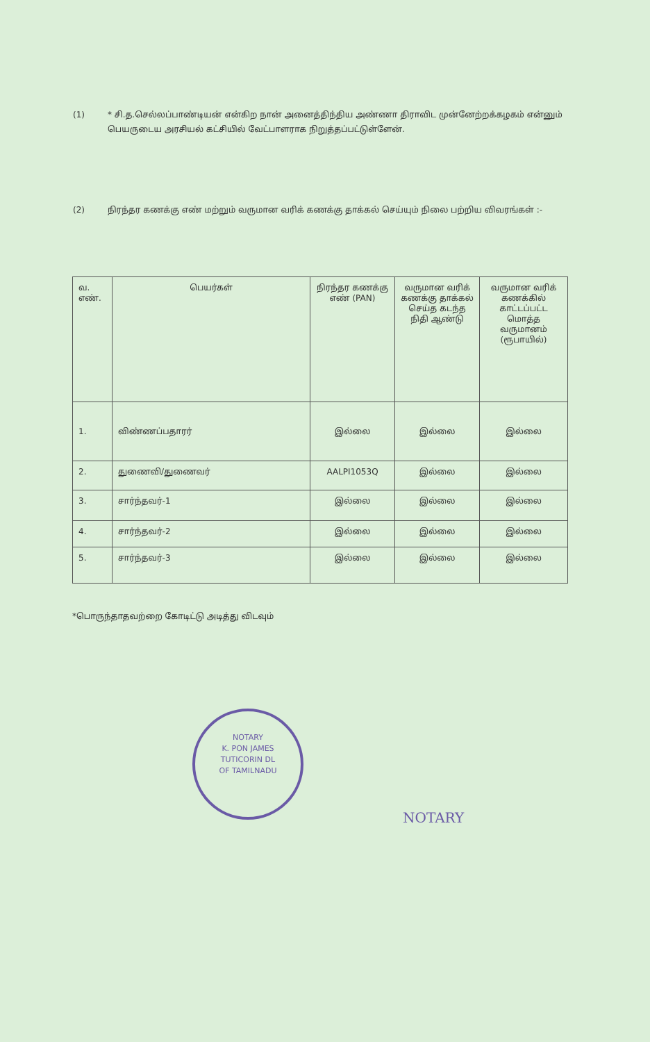(1) * சி.த.செல்லப்பாண்டியன் என்கிற நான் அனைத்திந்திய அண்ணா திராவிட முன்னேற்றக்கழகம் என்னும் பெயருடைய அரசியல் கட்சியில் வேட்பாளராக நிறுத்தப்பட்டுள்ளேன்.
(2) நிரந்தர கணக்கு எண் மற்றும் வருமான வரிக் கணக்கு தாக்கல் செய்யும் நிலை பற்றிய விவரங்கள் :-
| வ. எண். | பெயர்கள் | நிரந்தர கணக்கு எண் (PAN) | வருமான வரிக் கணக்கு தாக்கல் செய்த கடந்த நிதி ஆண்டு | வருமான வரிக் கணக்கில் காட்டப்பட்ட மொத்த வருமானம் (ரூபாயில்) |
| --- | --- | --- | --- | --- |
| 1. | விண்ணப்பதாரர் | இல்லை | இல்லை | இல்லை |
| 2. | துணைவி/துணைவர் | AALPI1053Q | இல்லை | இல்லை |
| 3. | சார்ந்தவர்-1 | இல்லை | இல்லை | இல்லை |
| 4. | சார்ந்தவர்-2 | இல்லை | இல்லை | இல்லை |
| 5. | சார்ந்தவர்-3 | இல்லை | இல்லை | இல்லை |
*பொருந்தாதவற்றை கோடிட்டு அடித்து விடவும்
NOTARY
K. PON JAMES
TUTICORIN DL
OF TAMILNADU
NOTARY